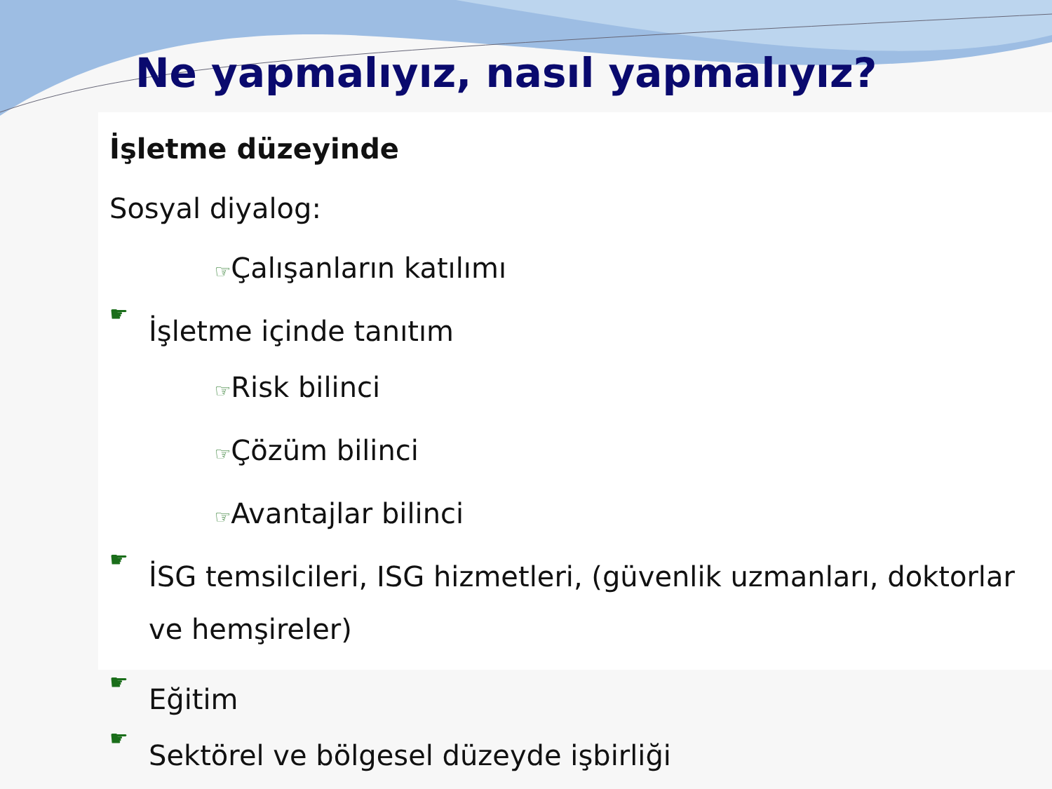Ne yapmalıyız, nasıl yapmalıyız?
İşletme düzeyinde
Sosyal diyalog:
☞Çalışanların katılımı
☛
İşletme içinde tanıtım
☞Risk bilinci
☞Çözüm bilinci
☞Avantajlar bilinci
☛
İSG temsilcileri, ISG hizmetleri, (güvenlik uzmanları, doktorlar ve hemşireler)
☛
Eğitim
☛
Sektörel ve bölgesel düzeyde işbirliği